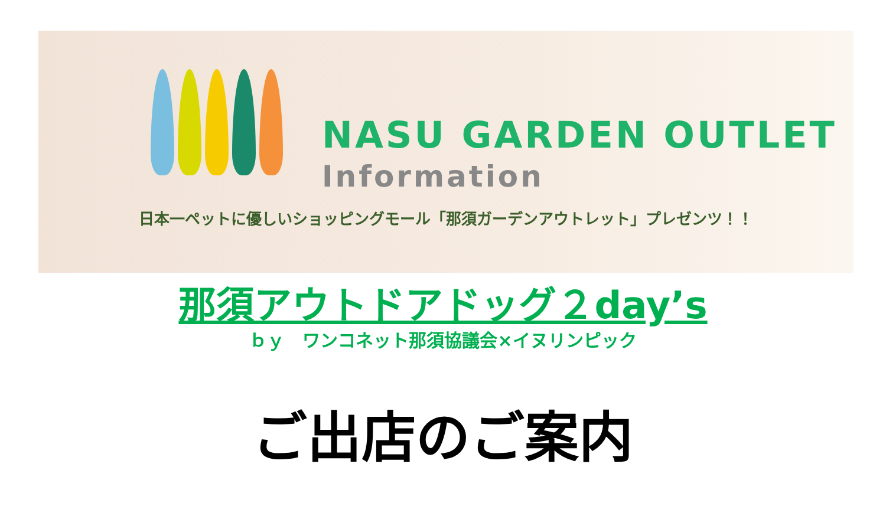NASU GARDEN OUTLET
Information
日本一ペットに優しいショッピングモール「那須ガーデンアウトレット」プレゼンツ！！
那須アウトドアドッグ２day’s
ｂｙ　ワンコネット那須協議会×イヌリンピック
ご出店のご案内